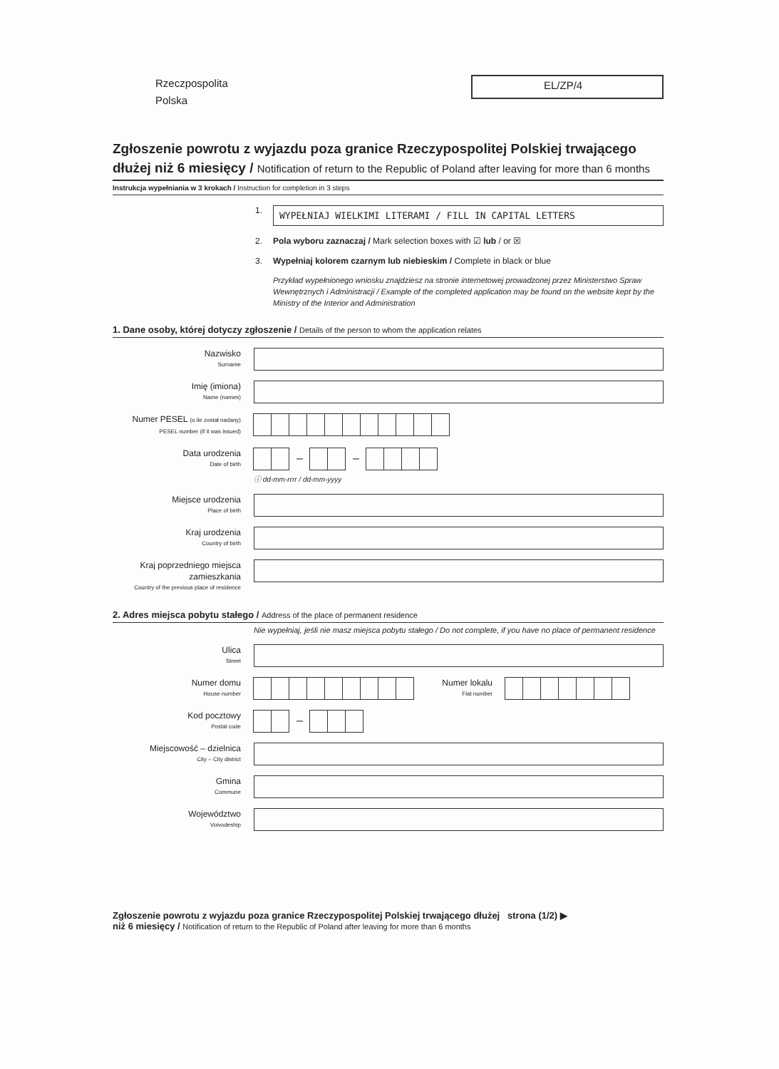Rzeczpospolita
Polska
EL/ZP/4
Zgłoszenie powrotu z wyjazdu poza granice Rzeczypospolitej Polskiej trwającego dłużej niż 6 miesięcy / Notification of return to the Republic of Poland after leaving for more than 6 months
Instrukcja wypełniania w 3 krokach / Instruction for completion in 3 steps
1.
WYPEŁNIAJ WIELKIMI LITERAMI / FILL IN CAPITAL LETTERS
2. Pola wyboru zaznaczaj / Mark selection boxes with ☑ lub / or ☒
3. Wypełniaj kolorem czarnym lub niebieskim / Complete in black or blue
Przykład wypełnionego wniosku znajdziesz na stronie internetowej prowadzonej przez Ministerstwo Spraw Wewnętrznych i Administracji / Example of the completed application may be found on the website kept by the Ministry of the Interior and Administration
1. Dane osoby, której dotyczy zgłoszenie / Details of the person to whom the application relates
Nazwisko
Surname
Imię (imiona)
Name (names)
Numer PESEL (o ile został nadany)
PESEL number (if it was issued)
Data urodzenia
Date of birth
– –
ⓘ dd-mm-rrrr / dd-mm-yyyy
Miejsce urodzenia
Place of birth
Kraj urodzenia
Country of birth
Kraj poprzedniego miejsca zamieszkania
Country of the previous place of residence
2. Adres miejsca pobytu stałego / Address of the place of permanent residence
Nie wypełniaj, jeśli nie masz miejsca pobytu stałego / Do not complete, if you have no place of permanent residence
Ulica
Street
Numer domu
House number
Numer lokalu
Flat number
Kod pocztowy
Postal code
–
Miejscowość – dzielnica
City – City district
Gmina
Commune
Województwo
Voivodeship
Zgłoszenie powrotu z wyjazdu poza granice Rzeczypospolitej Polskiej trwającego dłużej strona (1/2) ▶
niż 6 miesięcy / Notification of return to the Republic of Poland after leaving for more than 6 months